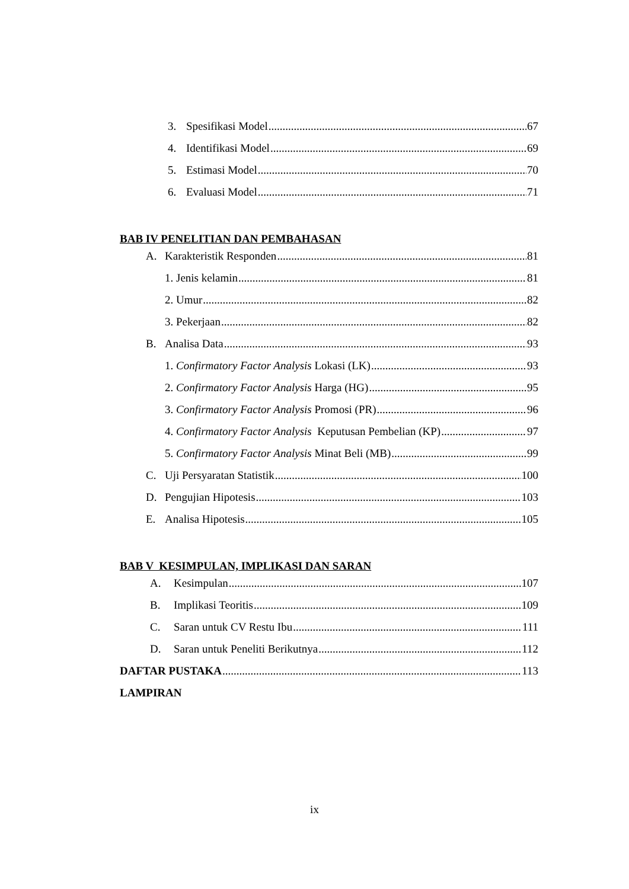3. Spesifikasi Model 67
4. Identifikasi Model 69
5. Estimasi Model 70
6. Evaluasi Model 71
BAB IV PENELITIAN DAN PEMBAHASAN
A. Karakteristik Responden 81
1. Jenis kelamin 81
2. Umur 82
3. Pekerjaan 82
B. Analisa Data 93
1. Confirmatory Factor Analysis Lokasi (LK) 93
2. Confirmatory Factor Analysis Harga (HG) 95
3. Confirmatory Factor Analysis Promosi (PR) 96
4. Confirmatory Factor Analysis Keputusan Pembelian (KP) 97
5. Confirmatory Factor Analysis Minat Beli (MB) 99
C. Uji Persyaratan Statistik 100
D. Pengujian Hipotesis 103
E. Analisa Hipotesis 105
BAB V KESIMPULAN, IMPLIKASI DAN SARAN
A. Kesimpulan 107
B. Implikasi Teoritis 109
C. Saran untuk CV Restu Ibu 111
D. Saran untuk Peneliti Berikutnya 112
DAFTAR PUSTAKA 113
LAMPIRAN
ix